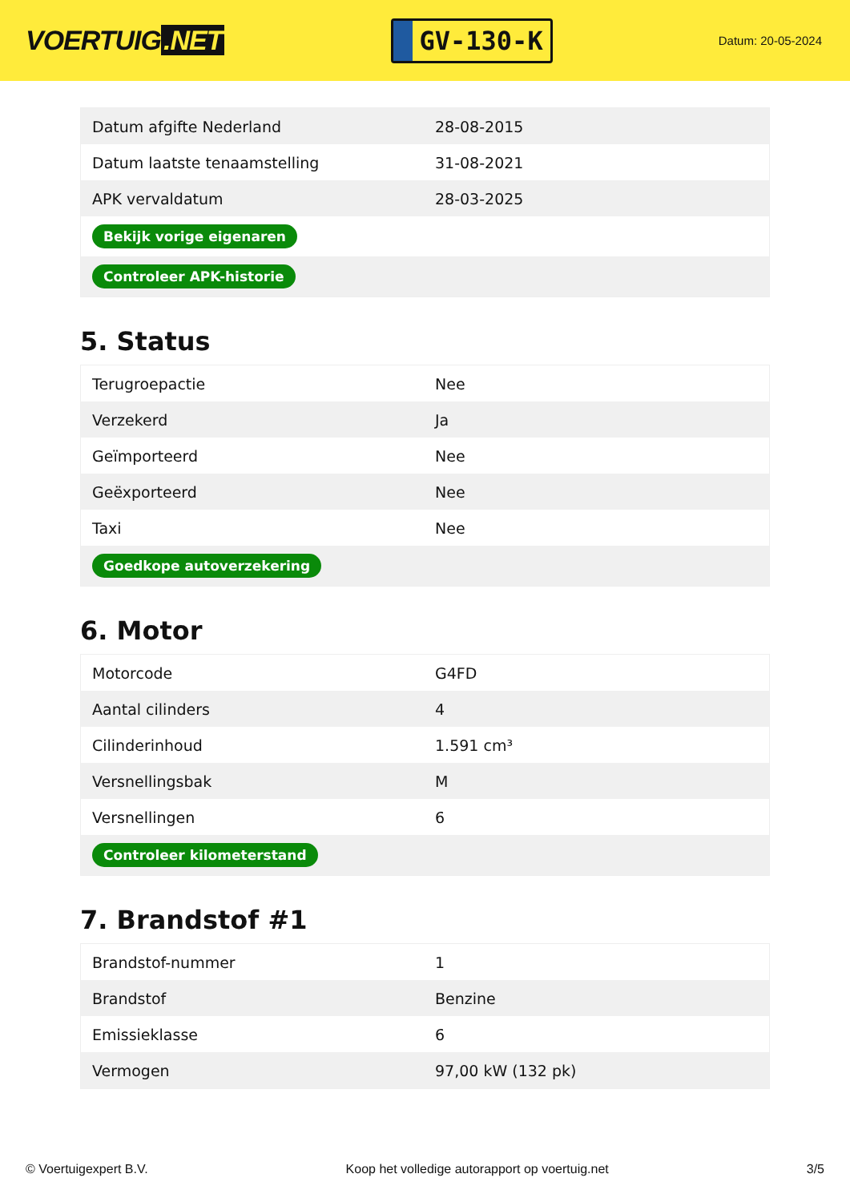VOERTUIG.NET
GV-130-K
Datum: 20-05-2024
| Datum afgifte Nederland | 28-08-2015 |
| Datum laatste tenaamstelling | 31-08-2021 |
| APK vervaldatum | 28-03-2025 |
| Bekijk vorige eigenaren | |
| Controleer APK-historie | |
5. Status
| Terugroepactie | Nee |
| Verzekerd | Ja |
| Geïmporteerd | Nee |
| Geëxporteerd | Nee |
| Taxi | Nee |
| Goedkope autoverzekering | |
6. Motor
| Motorcode | G4FD |
| Aantal cilinders | 4 |
| Cilinderinhoud | 1.591 cm³ |
| Versnellingsbak | M |
| Versnellingen | 6 |
| Controleer kilometerstand | |
7. Brandstof #1
| Brandstof-nummer | 1 |
| Brandstof | Benzine |
| Emissieklasse | 6 |
| Vermogen | 97,00 kW (132 pk) |
© Voertuigexpert B.V. Koop het volledige autorapport op voertuig.net 3/5